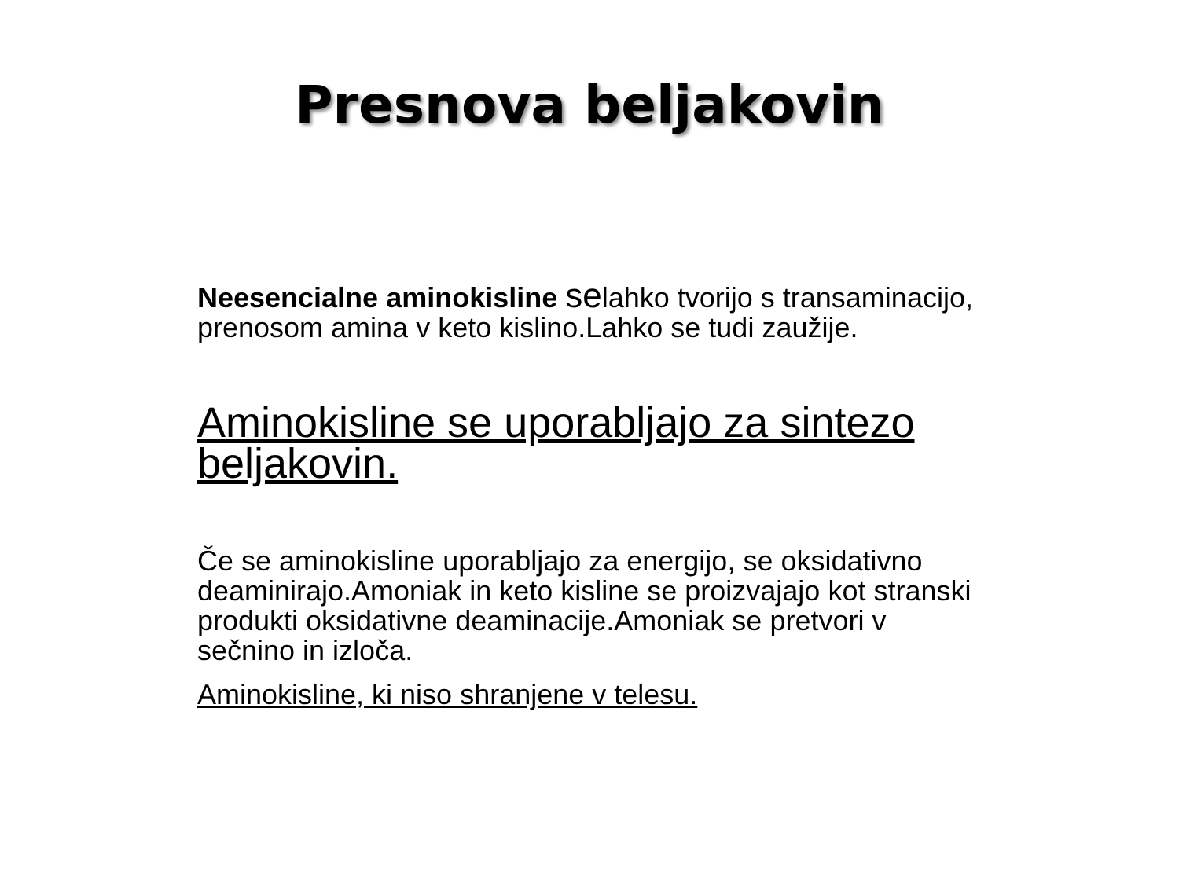Presnova beljakovin
Neesencialne aminokisline selahko tvorijo s transaminacijo, prenosom amina v keto kislino.Lahko se tudi zaužije.
Aminokisline se uporabljajo za sintezo beljakovin.
Če se aminokisline uporabljajo za energijo, se oksidativno deaminirajo.Amoniak in keto kisline se proizvajajo kot stranski produkti oksidativne deaminacije.Amoniak se pretvori v sečnino in izloča.
Aminokisline, ki niso shranjene v telesu.